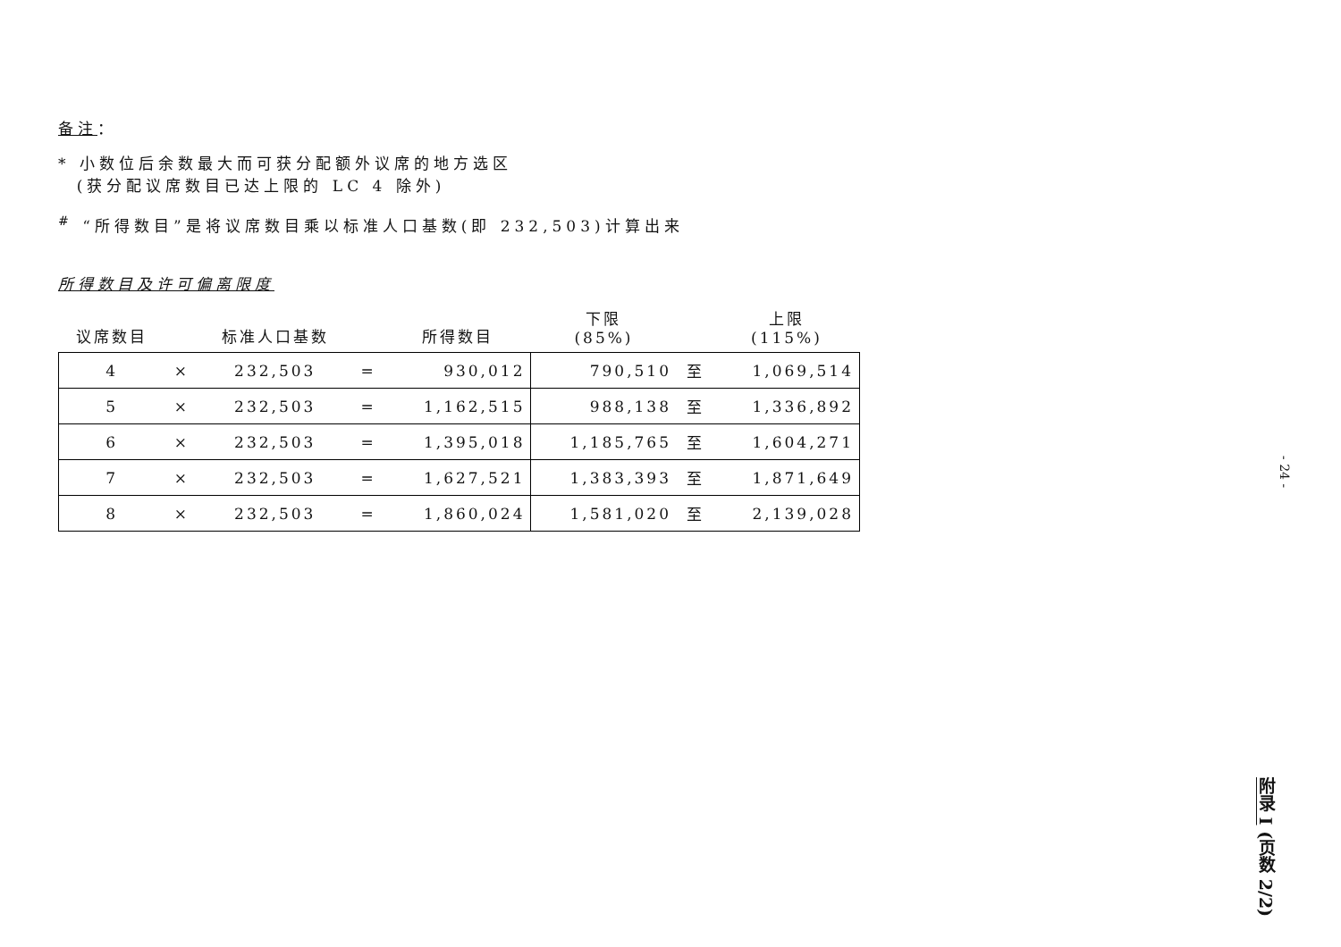备注：
* 小数位后余数最大而可获分配额外议席的地方选区
(获分配议席数目已达上限的 LC 4 除外)
<sup>#</sup> “所得数目”是将议席数目乘以标准人口基数(即 232,503)计算出来
所得数目及许可偏离限度
| 议席数目 | | 标准人口基数 | | 所得数目 | 下限 (85%) | | 上限 (115%) |
| 4 | × | 232,503 | = | 930,012 | 790,510 | 至 | 1,069,514 |
| 5 | × | 232,503 | = | 1,162,515 | 988,138 | 至 | 1,336,892 |
| 6 | × | 232,503 | = | 1,395,018 | 1,185,765 | 至 | 1,604,271 |
| 7 | × | 232,503 | = | 1,627,521 | 1,383,393 | 至 | 1,871,649 |
| 8 | × | 232,503 | = | 1,860,024 | 1,581,020 | 至 | 2,139,028 |
- 24 -
附录 I (页数 2/2)